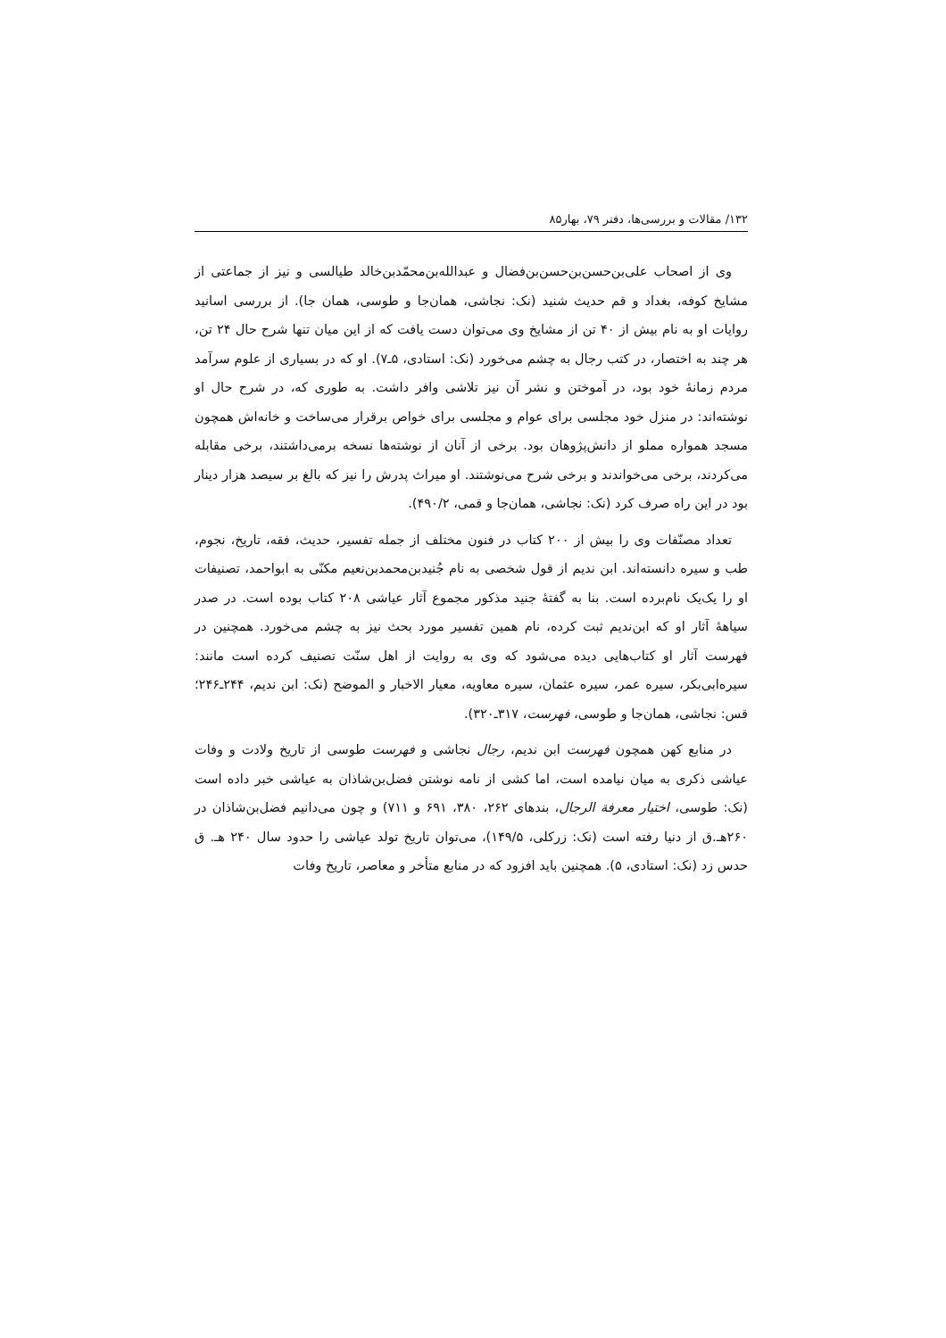۱۳۲/ مقالات و بررسی‌ها، دفتر ۷۹، بهار۸۵
وی از اصحاب علی‌بن‌حسن‌بن‌حسن‌بن‌فضال و عبدالله‌بن‌محمّدبن‌خالد طیالسی و نیز از جماعتی از مشایخ کوفه، بغداد و قم حدیث شنید (نک: نجاشی، همان‌جا و طوسی، همان جا). از بررسی اسانید روایات او به نام بیش از ۴۰ تن از مشایخ وی می‌توان دست یافت که از این میان تنها شرح حال ۲۴ تن، هر چند به اختصار، در کتب رجال به چشم می‌خورد (نک: استادی، ۵ـ۷). او که در بسیاری از علوم سرآمد مردم زمانهٔ خود بود، در آموختن و نشر آن نیز تلاشی وافر داشت. به طوری که، در شرح حال او نوشته‌اند: در منزل خود مجلسی برای عوام و مجلسی برای خواص برقرار می‌ساخت و خانه‌اش همچون مسجد همواره مملو از دانش‌پژوهان بود. برخی از آنان از نوشته‌ها نسخه برمی‌داشتند، برخی مقابله می‌کردند، برخی می‌خواندند و برخی شرح می‌نوشتند. او میراث پدرش را نیز که بالغ بر سیصد هزار دینار بود در این راه صرف کرد (نک: نجاشی، همان‌جا و قمی، ۴۹۰/۲).
تعداد مصنّفات وی را بیش از ۲۰۰ کتاب در فنون مختلف از جمله تفسیر، حدیث، فقه، تاریخ، نجوم، طب و سیره دانسته‌اند. ابن ندیم از قول شخصی به نام جُنیدبن‌محمدبن‌نعیم مکنّی به ابواحمد، تصنیفات او را یک‌یک نام‌برده است. بنا به گفتهٔ جنید مذکور مجموع آثار عیاشی ۲۰۸ کتاب بوده است. در صدر سیاههٔ آثار او که ابن‌ندیم ثبت کرده، نام همین تفسیر مورد بحث نیز به چشم می‌خورد. همچنین در فهرست آثار او کتاب‌هایی دیده می‌شود که وی به روایت از اهل سنّت تصنیف کرده است مانند: سیره‌ابی‌بکر، سیره عمر، سیره عثمان، سیره معاویه، معیار الاخبار و الموضح (نک: ابن ندیم، ۲۴۴ـ۲۴۶؛ قس: نجاشی، همان‌جا و طوسی، فهرست، ۳۱۷ـ۳۲۰).
در منابع کهن همچون فهرست ابن ندیم، رجال نجاشی و فهرست طوسی از تاریخ ولادت و وفات عیاشی ذکری به میان نیامده است، اما کشی از نامه نوشتن فضل‌بن‌شاذان به عیاشی خبر داده است (نک: طوسی، اختیار معرفة الرجال، بندهای ۲۶۲، ۳۸۰، ۶۹۱ و ۷۱۱) و چون می‌دانیم فضل‌بن‌شاذان در ۲۶۰هـ.ق از دنیا رفته است (نک: زرکلی، ۱۴۹/۵)، می‌توان تاریخ تولد عیاشی را حدود سال ۲۴۰ هـ. ق حدس زد (نک: استادی، ۵). همچنین باید افزود که در منابع متأخر و معاصر، تاریخ وفات